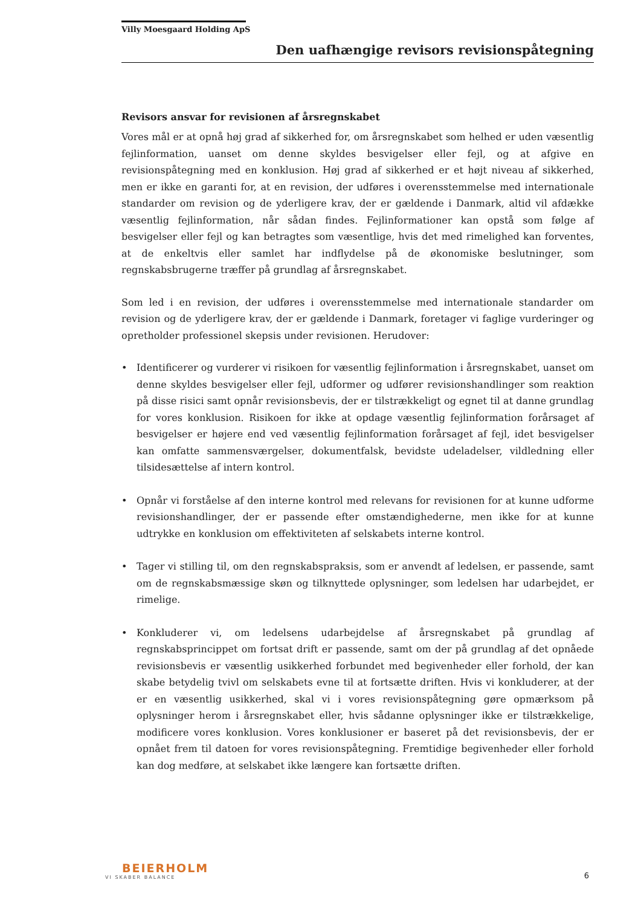Villy Moesgaard Holding ApS
Den uafhængige revisors revisionspåtegning
Revisors ansvar for revisionen af årsregnskabet
Vores mål er at opnå høj grad af sikkerhed for, om årsregnskabet som helhed er uden væsentlig fejlinformation, uanset om denne skyldes besvigelser eller fejl, og at afgive en revisionspåtegning med en konklusion. Høj grad af sikkerhed er et højt niveau af sikkerhed, men er ikke en garanti for, at en revision, der udføres i overensstemmelse med internationale standarder om revision og de yderligere krav, der er gældende i Danmark, altid vil afdække væsentlig fejlinformation, når sådan findes. Fejlinformationer kan opstå som følge af besvigelser eller fejl og kan betragtes som væsentlige, hvis det med rimelighed kan forventes, at de enkeltvis eller samlet har indflydelse på de økonomiske beslutninger, som regnskabsbrugerne træffer på grundlag af årsregnskabet.
Som led i en revision, der udføres i overensstemmelse med internationale standarder om revision og de yderligere krav, der er gældende i Danmark, foretager vi faglige vurderinger og opretholder professionel skepsis under revisionen. Herudover:
• Identificerer og vurderer vi risikoen for væsentlig fejlinformation i årsregnskabet, uanset om denne skyldes besvigelser eller fejl, udformer og udfører revisionshandlinger som reaktion på disse risici samt opnår revisionsbevis, der er tilstrækkeligt og egnet til at danne grundlag for vores konklusion. Risikoen for ikke at opdage væsentlig fejlinformation forårsaget af besvigelser er højere end ved væsentlig fejlinformation forårsaget af fejl, idet besvigelser kan omfatte sammensværgelser, dokumentfalsk, bevidste udeladelser, vildledning eller tilsidesættelse af intern kontrol.
• Opnår vi forståelse af den interne kontrol med relevans for revisionen for at kunne udforme revisionshandlinger, der er passende efter omstændighederne, men ikke for at kunne udtrykke en konklusion om effektiviteten af selskabets interne kontrol.
• Tager vi stilling til, om den regnskabspraksis, som er anvendt af ledelsen, er passende, samt om de regnskabsmæssige skøn og tilknyttede oplysninger, som ledelsen har udarbejdet, er rimelige.
• Konkluderer vi, om ledelsens udarbejdelse af årsregnskabet på grundlag af regnskabsprincippet om fortsat drift er passende, samt om der på grundlag af det opnåede revisionsbevis er væsentlig usikkerhed forbundet med begivenheder eller forhold, der kan skabe betydelig tvivl om selskabets evne til at fortsætte driften. Hvis vi konkluderer, at der er en væsentlig usikkerhed, skal vi i vores revisionspåtegning gøre opmærksom på oplysninger herom i årsregnskabet eller, hvis sådanne oplysninger ikke er tilstrækkelige, modificere vores konklusion. Vores konklusioner er baseret på det revisionsbevis, der er opnået frem til datoen for vores revisionspåtegning. Fremtidige begivenheder eller forhold kan dog medføre, at selskabet ikke længere kan fortsætte driften.
BEIERHOLM
VI SKABER BALANCE
6